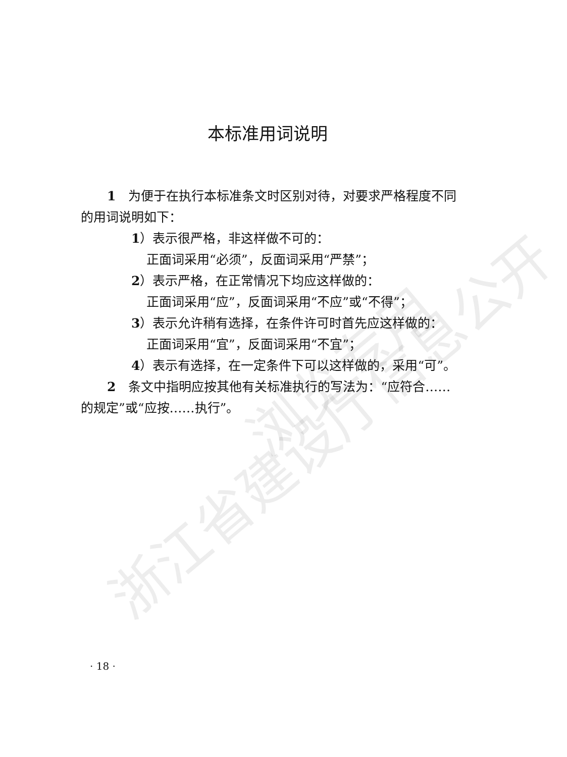浙江省建设厅信息公开
浏览专用
本标准用词说明
1　为便于在执行本标准条文时区别对待，对要求严格程度不同的用词说明如下：
1）表示很严格，非这样做不可的：
正面词采用“必须”，反面词采用“严禁”；
2）表示严格，在正常情况下均应这样做的：
正面词采用“应”，反面词采用“不应”或“不得”；
3）表示允许稍有选择，在条件许可时首先应这样做的：
正面词采用“宜”，反面词采用“不宜”；
4）表示有选择，在一定条件下可以这样做的，采用“可”。
2　条文中指明应按其他有关标准执行的写法为：“应符合……的规定”或“应按……执行”。
· 18 ·